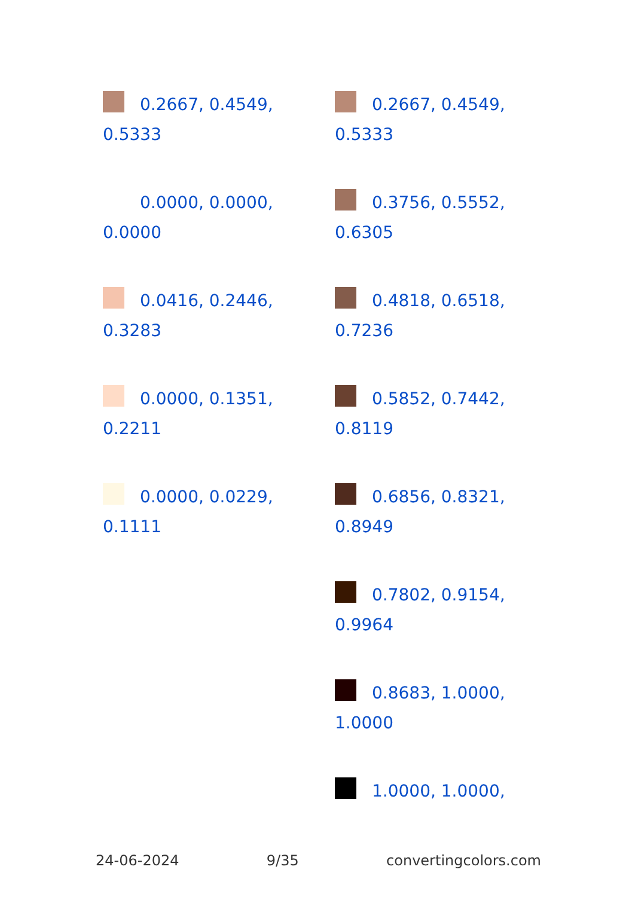0.2667, 0.4549,
0.5333
0.0000, 0.0000,
0.0000
0.0416, 0.2446,
0.3283
0.0000, 0.1351,
0.2211
0.0000, 0.0229,
0.1111
0.2667, 0.4549,
0.5333
0.3756, 0.5552,
0.6305
0.4818, 0.6518,
0.7236
0.5852, 0.7442,
0.8119
0.6856, 0.8321,
0.8949
0.7802, 0.9154,
0.9964
0.8683, 1.0000,
1.0000
1.0000, 1.0000,
24-06-2024 9/35 convertingcolors.com